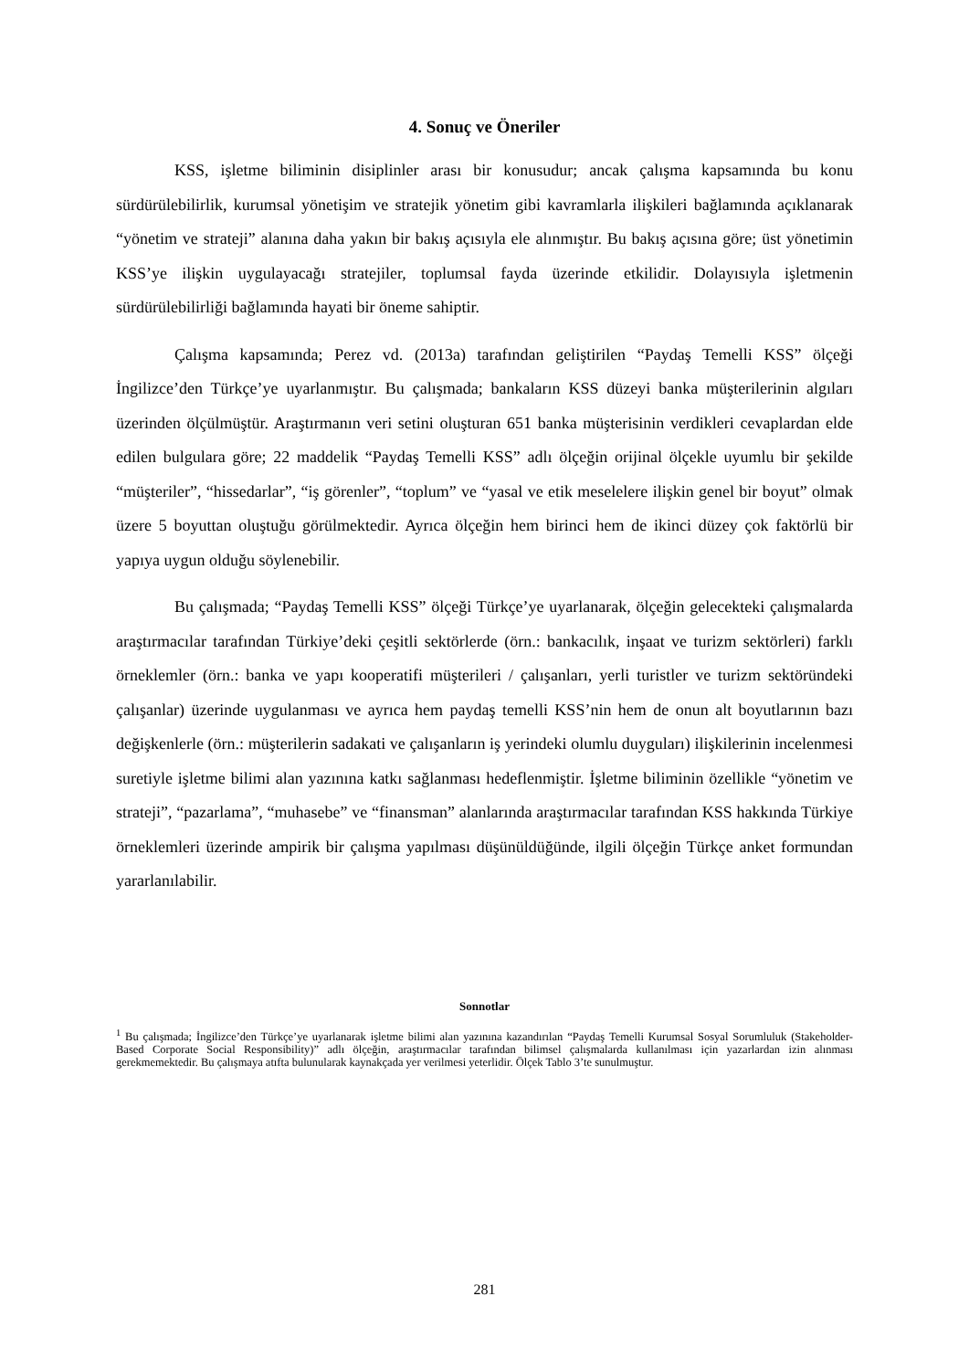4. Sonuç ve Öneriler
KSS, işletme biliminin disiplinler arası bir konusudur; ancak çalışma kapsamında bu konu sürdürülebilirlik, kurumsal yönetişim ve stratejik yönetim gibi kavramlarla ilişkileri bağlamında açıklanarak “yönetim ve strateji” alanına daha yakın bir bakış açısıyla ele alınmıştır. Bu bakış açısına göre; üst yönetimin KSS’ye ilişkin uygulayacağı stratejiler, toplumsal fayda üzerinde etkilidir. Dolayısıyla işletmenin sürdürülebilirliği bağlamında hayati bir öneme sahiptir.
Çalışma kapsamında; Perez vd. (2013a) tarafından geliştirilen “Paydaş Temelli KSS” ölçeği İngilizce’den Türkçe’ye uyarlanmıştır. Bu çalışmada; bankaların KSS düzeyi banka müşterilerinin algıları üzerinden ölçülmüştür. Araştırmanın veri setini oluşturan 651 banka müşterisinin verdikleri cevaplardan elde edilen bulgulara göre; 22 maddelik “Paydaş Temelli KSS” adlı ölçeğin orijinal ölçekle uyumlu bir şekilde “müşteriler”, “hissedarlar”, “iş görenler”, “toplum” ve “yasal ve etik meselelere ilişkin genel bir boyut” olmak üzere 5 boyuttan oluştuğu görülmektedir. Ayrıca ölçeğin hem birinci hem de ikinci düzey çok faktörlü bir yapıya uygun olduğu söylenebilir.
Bu çalışmada; “Paydaş Temelli KSS” ölçeği Türkçe’ye uyarlanarak, ölçeğin gelecekteki çalışmalarda araştırmacılar tarafından Türkiye’deki çeşitli sektörlerde (örn.: bankacılık, inşaat ve turizm sektörleri) farklı örneklemler (örn.: banka ve yapı kooperatifi müşterileri / çalışanları, yerli turistler ve turizm sektöründeki çalışanlar) üzerinde uygulanması ve ayrıca hem paydaş temelli KSS’nin hem de onun alt boyutlarının bazı değişkenlerle (örn.: müşterilerin sadakati ve çalışanların iş yerindeki olumlu duyguları) ilişkilerinin incelenmesi suretiyle işletme bilimi alan yazınına katkı sağlanması hedeflenmiştir. İşletme biliminin özellikle “yönetim ve strateji”, “pazarlama”, “muhasebe” ve “finansman” alanlarında araştırmacılar tarafından KSS hakkında Türkiye örneklemleri üzerinde ampirik bir çalışma yapılması düşünüldüğünde, ilgili ölçeğin Türkçe anket formundan yararlanılabilir.
Sonnotlar
<sup>1</sup> Bu çalışmada; İngilizce’den Türkçe’ye uyarlanarak işletme bilimi alan yazınına kazandırılan “Paydaş Temelli Kurumsal Sosyal Sorumluluk (Stakeholder-Based Corporate Social Responsibility)” adlı ölçeğin, araştırmacılar tarafından bilimsel çalışmalarda kullanılması için yazarlardan izin alınması gerekmemektedir. Bu çalışmaya atıfta bulunularak kaynakçada yer verilmesi yeterlidir. Ölçek Tablo 3’te sunulmuştur.
281